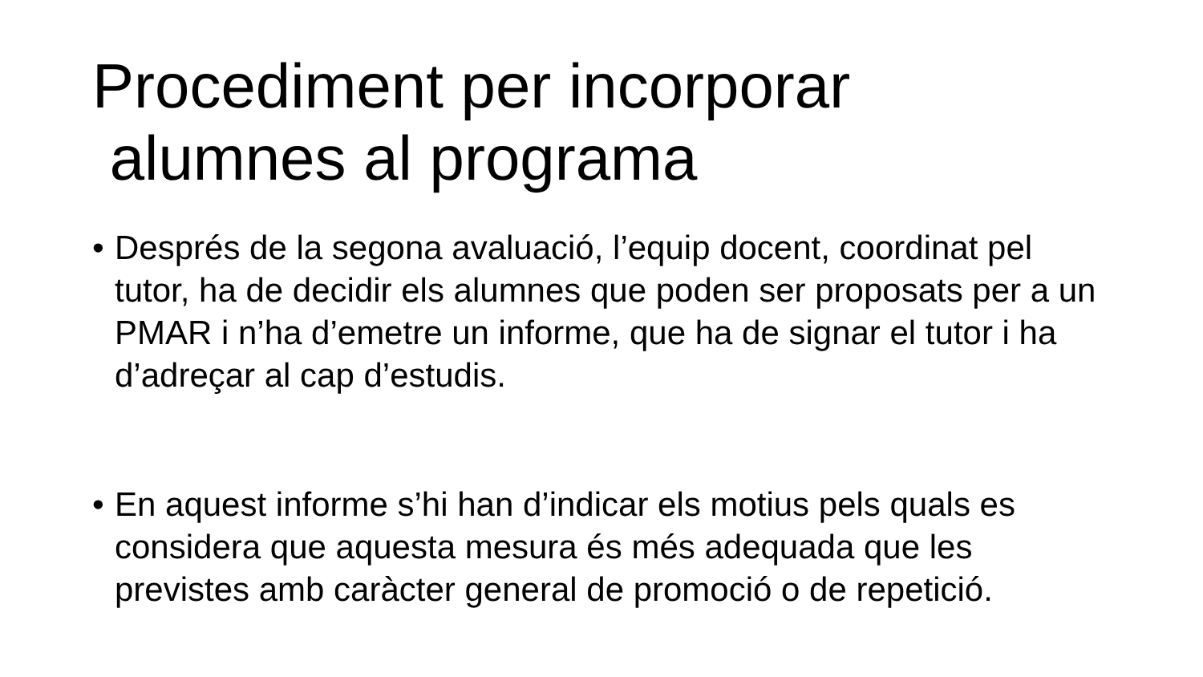Procediment per incorporar
alumnes al programa
• Després de la segona avaluació, l’equip docent, coordinat pel tutor, ha de decidir els alumnes que poden ser proposats per a un PMAR i n’ha d’emetre un informe, que ha de signar el tutor i ha d’adreçar al cap d’estudis.
• En aquest informe s’hi han d’indicar els motius pels quals es considera que aquesta mesura és més adequada que les previstes amb caràcter general de promoció o de repetició.